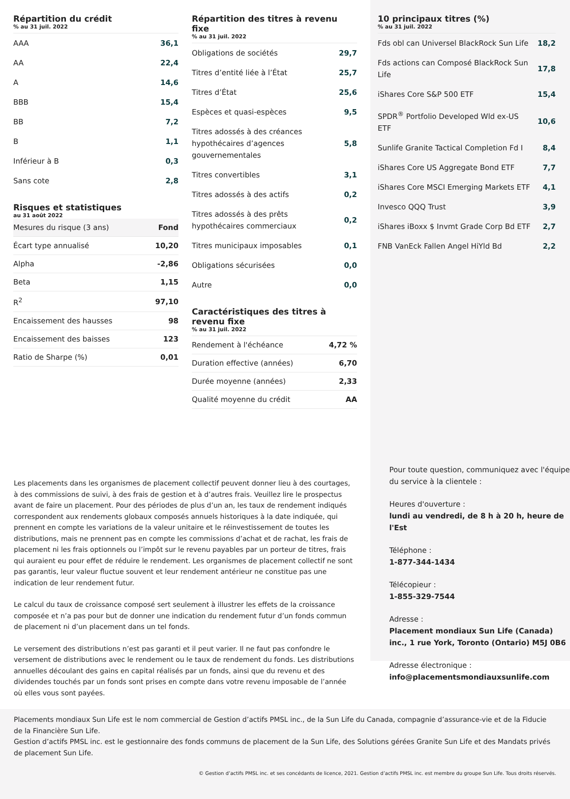Répartition du crédit
% au 31 juil. 2022
| AAA | 36,1 |
| AA | 22,4 |
| A | 14,6 |
| BBB | 15,4 |
| BB | 7,2 |
| B | 1,1 |
| Inférieur à B | 0,3 |
| Sans cote | 2,8 |
Risques et statistiques
au 31 août 2022
| Mesures du risque (3 ans) | Fond |
| Écart type annualisé | 10,20 |
| Alpha | -2,86 |
| Beta | 1,15 |
| R<sup>2</sup> | 97,10 |
| Encaissement des hausses | 98 |
| Encaissement des baisses | 123 |
| Ratio de Sharpe (%) | 0,01 |
Répartition des titres à revenu fixe
% au 31 juil. 2022
| Obligations de sociétés | 29,7 |
| Titres d’entité liée à l’État | 25,7 |
| Titres d’État | 25,6 |
| Espèces et quasi-espèces | 9,5 |
| Titres adossés à des créances hypothécaires d’agences gouvernementales | 5,8 |
| Titres convertibles | 3,1 |
| Titres adossés à des actifs | 0,2 |
| Titres adossés à des prêts hypothécaires commerciaux | 0,2 |
| Titres municipaux imposables | 0,1 |
| Obligations sécurisées | 0,0 |
| Autre | 0,0 |
Caractéristiques des titres à revenu fixe
% au 31 juil. 2022
| Rendement à l'échéance | 4,72 % |
| Duration effective (années) | 6,70 |
| Durée moyenne (années) | 2,33 |
| Qualité moyenne du crédit | AA |
10 principaux titres (%)
% au 31 juil. 2022
| Fds obl can Universel BlackRock Sun Life | 18,2 |
| Fds actions can Composé BlackRock Sun Life | 17,8 |
| iShares Core S&P 500 ETF | 15,4 |
| SPDR<sup>®</sup> Portfolio Developed Wld ex-US ETF | 10,6 |
| Sunlife Granite Tactical Completion Fd I | 8,4 |
| iShares Core US Aggregate Bond ETF | 7,7 |
| iShares Core MSCI Emerging Markets ETF | 4,1 |
| Invesco QQQ Trust | 3,9 |
| iShares iBoxx $ Invmt Grade Corp Bd ETF | 2,7 |
| FNB VanEck Fallen Angel HiYld Bd | 2,2 |
Les placements dans les organismes de placement collectif peuvent donner lieu à des courtages, à des commissions de suivi, à des frais de gestion et à d’autres frais. Veuillez lire le prospectus avant de faire un placement. Pour des périodes de plus d’un an, les taux de rendement indiqués correspondent aux rendements globaux composés annuels historiques à la date indiquée, qui prennent en compte les variations de la valeur unitaire et le réinvestissement de toutes les distributions, mais ne prennent pas en compte les commissions d’achat et de rachat, les frais de placement ni les frais optionnels ou l’impôt sur le revenu payables par un porteur de titres, frais qui auraient eu pour effet de réduire le rendement. Les organismes de placement collectif ne sont pas garantis, leur valeur fluctue souvent et leur rendement antérieur ne constitue pas une indication de leur rendement futur.
Le calcul du taux de croissance composé sert seulement à illustrer les effets de la croissance composée et n’a pas pour but de donner une indication du rendement futur d’un fonds commun de placement ni d’un placement dans un tel fonds.
Le versement des distributions n’est pas garanti et il peut varier. Il ne faut pas confondre le versement de distributions avec le rendement ou le taux de rendement du fonds. Les distributions annuelles découlant des gains en capital réalisés par un fonds, ainsi que du revenu et des dividendes touchés par un fonds sont prises en compte dans votre revenu imposable de l’année où elles vous sont payées.
Pour toute question, communiquez avec l'équipe du service à la clientele :
Heures d'ouverture :
lundi au vendredi, de 8 h à 20 h, heure de l'Est
Téléphone :
1-877-344-1434
Télécopieur :
1-855-329-7544
Adresse :
Placement mondiaux Sun Life (Canada) inc., 1 rue York, Toronto (Ontario) M5J 0B6
Adresse électronique :
info@placementsmondiauxsunlife.com
Placements mondiaux Sun Life est le nom commercial de Gestion d’actifs PMSL inc., de la Sun Life du Canada, compagnie d’assurance-vie et de la Fiducie de la Financière Sun Life.
Gestion d’actifs PMSL inc. est le gestionnaire des fonds communs de placement de la Sun Life, des Solutions gérées Granite Sun Life et des Mandats privés de placement Sun Life.
© Gestion d’actifs PMSL inc. et ses concédants de licence, 2021. Gestion d’actifs PMSL inc. est membre du groupe Sun Life. Tous droits réservés.